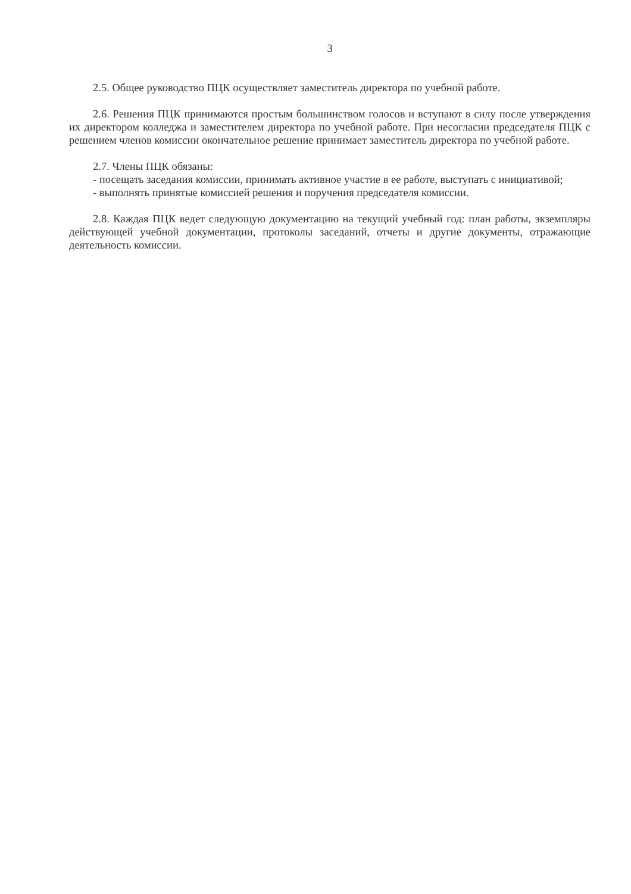3
2.5. Общее руководство ПЦК осуществляет заместитель директора по учебной работе.
2.6. Решения ПЦК принимаются простым большинством голосов и вступают в силу после утверждения их директором колледжа и заместителем директора по учебной работе. При несогласии председателя ПЦК с решением членов комиссии окончательное решение принимает заместитель директора по учебной работе.
2.7. Члены ПЦК обязаны:
- посещать заседания комиссии, принимать активное участие в ее работе, выступать с инициативой;
- выполнять принятые комиссией решения и поручения председателя комиссии.
2.8. Каждая ПЦК ведет следующую документацию на текущий учебный год: план работы, экземпляры действующей учебной документации, протоколы заседаний, отчеты и другие документы, отражающие деятельность комиссии.